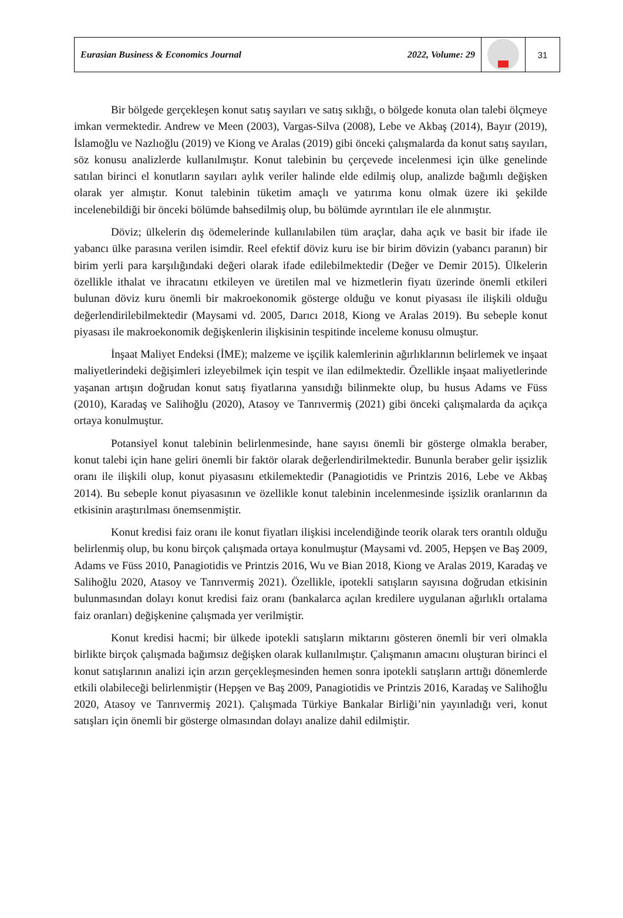Eurasian Business & Economics Journal 2022, Volume: 29
31
Bir bölgede gerçekleşen konut satış sayıları ve satış sıklığı, o bölgede konuta olan talebi ölçmeye imkan vermektedir. Andrew ve Meen (2003), Vargas-Silva (2008), Lebe ve Akbaş (2014), Bayır (2019), İslamoğlu ve Nazlıoğlu (2019) ve Kiong ve Aralas (2019) gibi önceki çalışmalarda da konut satış sayıları, söz konusu analizlerde kullanılmıştır. Konut talebinin bu çerçevede incelenmesi için ülke genelinde satılan birinci el konutların sayıları aylık veriler halinde elde edilmiş olup, analizde bağımlı değişken olarak yer almıştır. Konut talebinin tüketim amaçlı ve yatırıma konu olmak üzere iki şekilde incelenebildiği bir önceki bölümde bahsedilmiş olup, bu bölümde ayrıntıları ile ele alınmıştır.
Döviz; ülkelerin dış ödemelerinde kullanılabilen tüm araçlar, daha açık ve basit bir ifade ile yabancı ülke parasına verilen isimdir. Reel efektif döviz kuru ise bir birim dövizin (yabancı paranın) bir birim yerli para karşılığındaki değeri olarak ifade edilebilmektedir (Değer ve Demir 2015). Ülkelerin özellikle ithalat ve ihracatını etkileyen ve üretilen mal ve hizmetlerin fiyatı üzerinde önemli etkileri bulunan döviz kuru önemli bir makroekonomik gösterge olduğu ve konut piyasası ile ilişkili olduğu değerlendirilebilmektedir (Maysami vd. 2005, Darıcı 2018, Kiong ve Aralas 2019). Bu sebeple konut piyasası ile makroekonomik değişkenlerin ilişkisinin tespitinde inceleme konusu olmuştur.
İnşaat Maliyet Endeksi (İME); malzeme ve işçilik kalemlerinin ağırlıklarının belirlemek ve inşaat maliyetlerindeki değişimleri izleyebilmek için tespit ve ilan edilmektedir. Özellikle inşaat maliyetlerinde yaşanan artışın doğrudan konut satış fiyatlarına yansıdığı bilinmekte olup, bu husus Adams ve Füss (2010), Karadaş ve Salihoğlu (2020), Atasoy ve Tanrıvermiş (2021) gibi önceki çalışmalarda da açıkça ortaya konulmuştur.
Potansiyel konut talebinin belirlenmesinde, hane sayısı önemli bir gösterge olmakla beraber, konut talebi için hane geliri önemli bir faktör olarak değerlendirilmektedir. Bununla beraber gelir işsizlik oranı ile ilişkili olup, konut piyasasını etkilemektedir (Panagiotidis ve Printzis 2016, Lebe ve Akbaş 2014). Bu sebeple konut piyasasının ve özellikle konut talebinin incelenmesinde işsizlik oranlarının da etkisinin araştırılması önemsenmiştir.
Konut kredisi faiz oranı ile konut fiyatları ilişkisi incelendiğinde teorik olarak ters orantılı olduğu belirlenmiş olup, bu konu birçok çalışmada ortaya konulmuştur (Maysami vd. 2005, Hepşen ve Baş 2009, Adams ve Füss 2010, Panagiotidis ve Printzis 2016, Wu ve Bian 2018, Kiong ve Aralas 2019, Karadaş ve Salihoğlu 2020, Atasoy ve Tanrıvermiş 2021). Özellikle, ipotekli satışların sayısına doğrudan etkisinin bulunmasından dolayı konut kredisi faiz oranı (bankalarca açılan kredilere uygulanan ağırlıklı ortalama faiz oranları) değişkenine çalışmada yer verilmiştir.
Konut kredisi hacmi; bir ülkede ipotekli satışların miktarını gösteren önemli bir veri olmakla birlikte birçok çalışmada bağımsız değişken olarak kullanılmıştır. Çalışmanın amacını oluşturan birinci el konut satışlarının analizi için arzın gerçekleşmesinden hemen sonra ipotekli satışların arttığı dönemlerde etkili olabileceği belirlenmiştir (Hepşen ve Baş 2009, Panagiotidis ve Printzis 2016, Karadaş ve Salihoğlu 2020, Atasoy ve Tanrıvermiş 2021). Çalışmada Türkiye Bankalar Birliği’nin yayınladığı veri, konut satışları için önemli bir gösterge olmasından dolayı analize dahil edilmiştir.